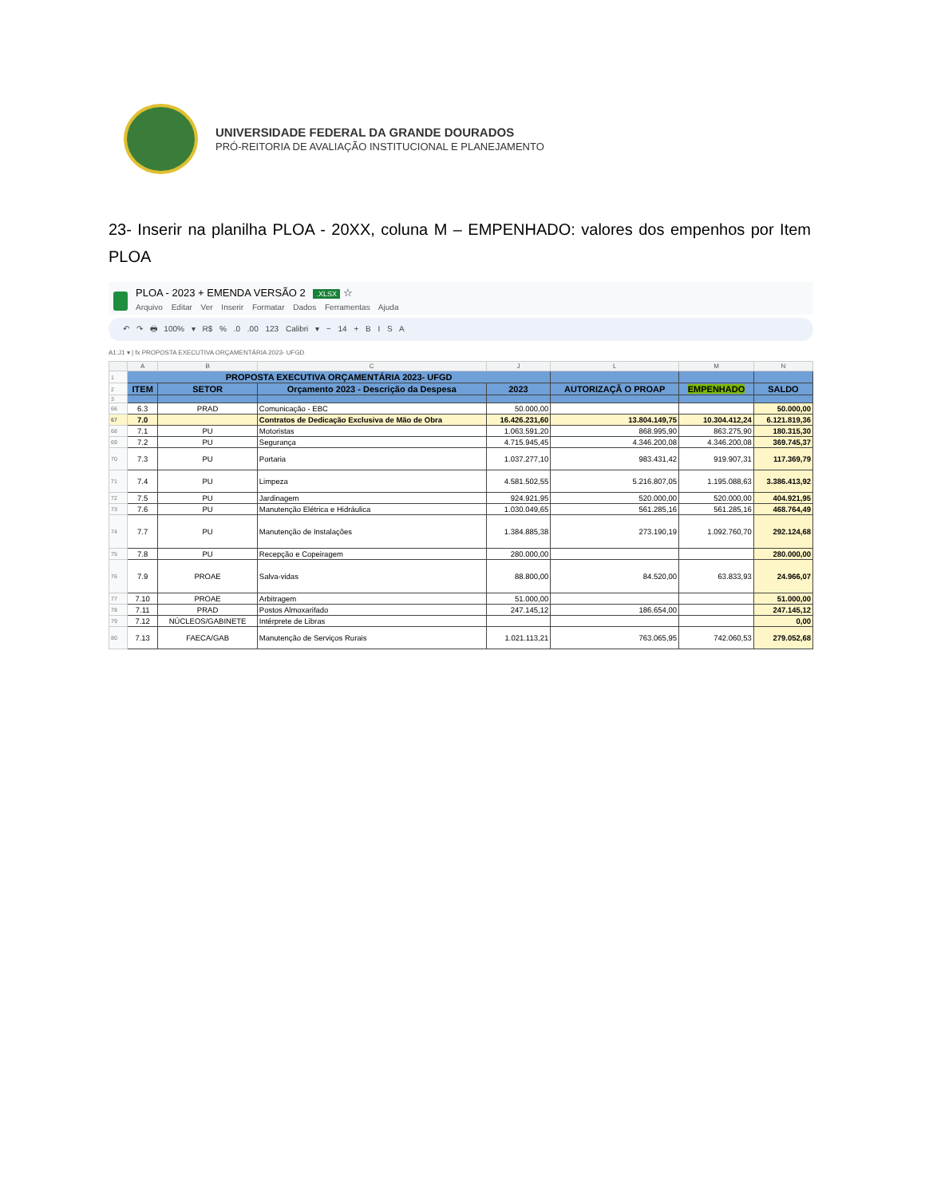UNIVERSIDADE FEDERAL DA GRANDE DOURADOS
PRÓ-REITORIA DE AVALIAÇÃO INSTITUCIONAL E PLANEJAMENTO
23- Inserir na planilha PLOA - 20XX, coluna M – EMPENHADO: valores dos empenhos por Item PLOA
PLOA - 2023 + EMENDA VERSÃO 2 .XLSX ☆
Arquivo Editar Ver Inserir Formatar Dados Ferramentas Ajuda
↶ ↷ 🖶 100% ▾ R$ % .0 .00 123 Calibri ▾ − 14 + B I S A
A1:J1 ▾ | fx PROPOSTA EXECUTIVA ORÇAMENTÁRIA 2023- UFGD
| | A | B | C | J | L | M | N |
| 1 | PROPOSTA EXECUTIVA ORÇAMENTÁRIA 2023- UFGD | | | | | | |
| 2 | ITEM | SETOR | Orçamento 2023 - Descrição da Despesa | 2023 | AUTORIZAÇÃ O PROAP | EMPENHADO | SALDO |
| 3 | | | | | | | |
| 66 | 6.3 | PRAD | Comunicação - EBC | 50.000,00 | | | 50.000,00 |
| 67 | 7.0 | | Contratos de Dedicação Exclusiva de Mão de Obra | 16.426.231,60 | 13.804.149,75 | 10.304.412,24 | 6.121.819,36 |
| 68 | 7.1 | PU | Motoristas | 1.063.591,20 | 868.995,90 | 863.275,90 | 180.315,30 |
| 69 | 7.2 | PU | Segurança | 4.715.945,45 | 4.346.200,08 | 4.346.200,08 | 369.745,37 |
| 70 | 7.3 | PU | Portaria | 1.037.277,10 | 983.431,42 | 919.907,31 | 117.369,79 |
| 71 | 7.4 | PU | Limpeza | 4.581.502,55 | 5.216.807,05 | 1.195.088,63 | 3.386.413,92 |
| 72 | 7.5 | PU | Jardinagem | 924.921,95 | 520.000,00 | 520.000,00 | 404.921,95 |
| 73 | 7.6 | PU | Manutenção Elétrica e Hidráulica | 1.030.049,65 | 561.285,16 | 561.285,16 | 468.764,49 |
| 74 | 7.7 | PU | Manutenção de Instalações | 1.384.885,38 | 273.190,19 | 1.092.760,70 | 292.124,68 |
| 75 | 7.8 | PU | Recepção e Copeiragem | 280.000,00 | | | 280.000,00 |
| 76 | 7.9 | PROAE | Salva-vidas | 88.800,00 | 84.520,00 | 63.833,93 | 24.966,07 |
| 77 | 7.10 | PROAE | Arbitragem | 51.000,00 | | | 51.000,00 |
| 78 | 7.11 | PRAD | Postos Almoxarifado | 247.145,12 | 186.654,00 | | 247.145,12 |
| 79 | 7.12 | NÚCLEOS/GABINETE | Intérprete de Libras | | | | 0,00 |
| 80 | 7.13 | FAECA/GAB | Manutenção de Serviços Rurais | 1.021.113,21 | 763.065,95 | 742.060,53 | 279.052,68 |